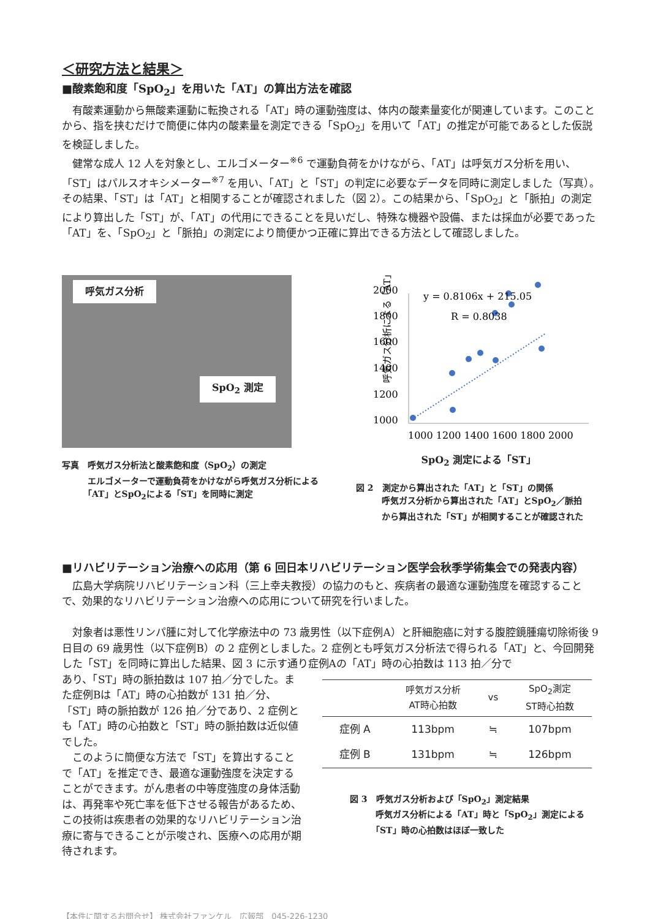＜研究方法と結果＞
■酸素飽和度「SpO<sub>2</sub>」を用いた「AT」の算出方法を確認
有酸素運動から無酸素運動に転換される「AT」時の運動強度は、体内の酸素量変化が関連しています。このことから、指を挟むだけで簡便に体内の酸素量を測定できる「SpO<sub>2</sub>」を用いて「AT」の推定が可能であるとした仮説を検証しました。
健常な成人 12 人を対象とし、エルゴメーター<sup>※6</sup> で運動負荷をかけながら、「AT」は呼気ガス分析を用い、「ST」はパルスオキシメーター<sup>※7</sup> を用い、「AT」と「ST」の判定に必要なデータを同時に測定しました（写真）。その結果、「ST」は「AT」と相関することが確認されました（図 2）。この結果から、「SpO<sub>2</sub>」と「脈拍」の測定により算出した「ST」が、「AT」の代用にできることを見いだし、特殊な機器や設備、または採血が必要であった「AT」を、「SpO<sub>2</sub>」と「脈拍」の測定により簡便かつ正確に算出できる方法として確認しました。
呼気ガス分析
SpO<sub>2</sub> 測定
写真　呼気ガス分析法と酸素飽和度（SpO<sub>2</sub>）の測定
　　　エルゴメーターで運動負荷をかけながら呼気ガス分析による
　　　「AT」とSpO<sub>2</sub>による「ST」を同時に測定
呼気ガス分析による「AT」
2000
1800
1600
1400
1200
1000
1000 1200 1400 1600 1800 2000
y = 0.8106x + 215.05
R = 0.8038
SpO<sub>2</sub> 測定による「ST」
図 2　測定から算出された「AT」と「ST」の関係
　　　呼気ガス分析から算出された「AT」とSpO<sub>2</sub>／脈拍
　　　から算出された「ST」が相関することが確認された
■リハビリテーション治療への応用（第 6 回日本リハビリテーション医学会秋季学術集会での発表内容）
広島大学病院リハビリテーション科（三上幸夫教授）の協力のもと、疾病者の最適な運動強度を確認することで、効果的なリハビリテーション治療への応用について研究を行いました。
対象者は悪性リンパ腫に対して化学療法中の 73 歳男性（以下症例A）と肝細胞癌に対する腹腔鏡腫瘍切除術後 9 日目の 69 歳男性（以下症例B）の 2 症例としました。2 症例とも呼気ガス分析法で得られる「AT」と、今回開発した「ST」を同時に算出した結果、図 3 に示す通り症例Aの「AT」時の心拍数は 113 拍／分で
あり、「ST」時の脈拍数は 107 拍／分でした。また症例Bは「AT」時の心拍数が 131 拍／分、「ST」時の脈拍数が 126 拍／分であり、2 症例とも「AT」時の心拍数と「ST」時の脈拍数は近似値でした。
このように簡便な方法で「ST」を算出することで「AT」を推定でき、最適な運動強度を決定することができます。がん患者の中等度強度の身体活動は、再発率や死亡率を低下させる報告があるため、この技術は疾患者の効果的なリハビリテーション治療に寄与できることが示唆され、医療への応用が期待されます。
| | 呼気ガス分析 AT時心拍数 | vs | SpO<sub>2</sub>測定 ST時心拍数 |
| --- | --- | --- | --- |
| 症例 A | 113bpm | ≒ | 107bpm |
| 症例 B | 131bpm | ≒ | 126bpm |
図 3　呼気ガス分析および「SpO<sub>2</sub>」測定結果
　　　呼気ガス分析による「AT」時と「SpO<sub>2</sub>」測定による
　　　「ST」時の心拍数はほぼ一致した
【本件に関するお問合せ】 株式会社ファンケル　広報部　045-226-1230